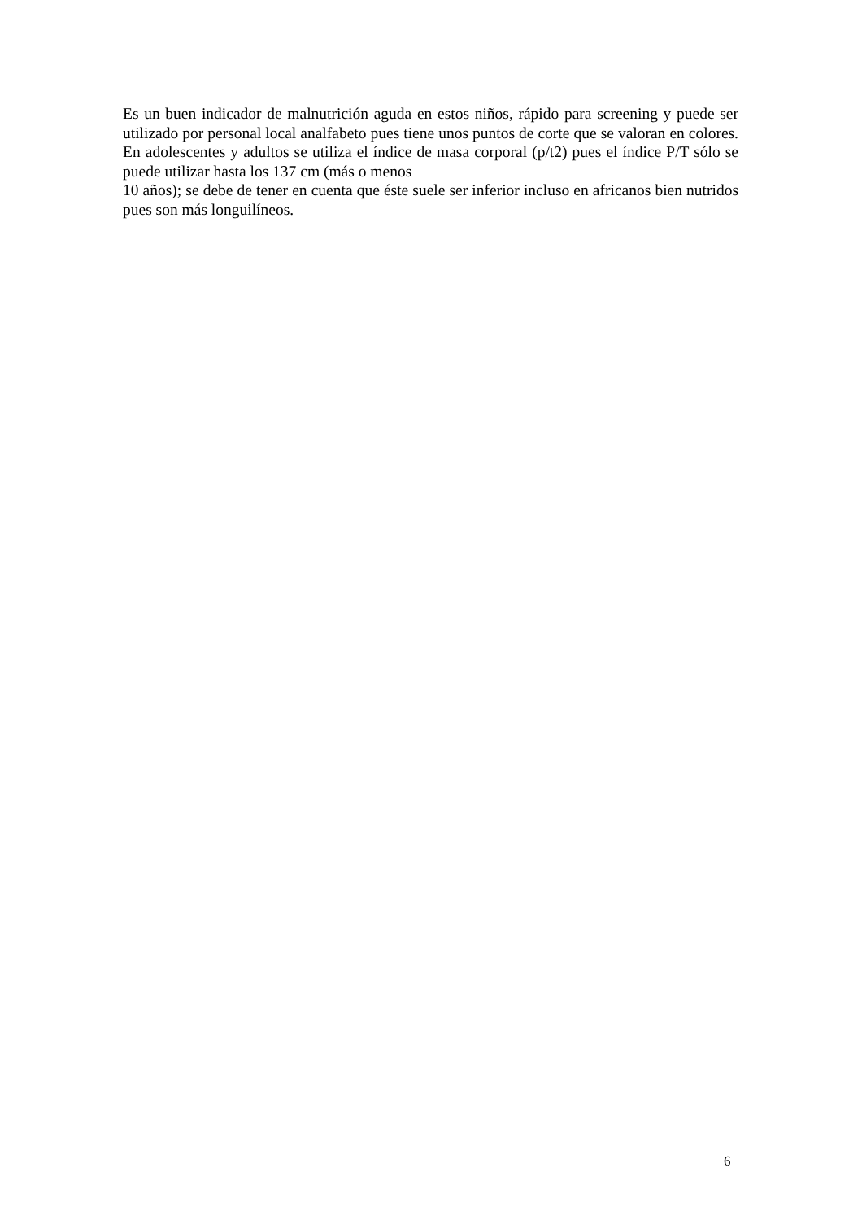Es un buen indicador de malnutrición aguda en estos niños, rápido para screening y puede ser utilizado por personal local analfabeto pues tiene unos puntos de corte que se valoran en colores. En adolescentes y adultos se utiliza el índice de masa corporal (p/t2) pues el índice P/T sólo se puede utilizar hasta los 137 cm (más o menos
10 años); se debe de tener en cuenta que éste suele ser inferior incluso en africanos bien nutridos pues son más longuilíneos.
6